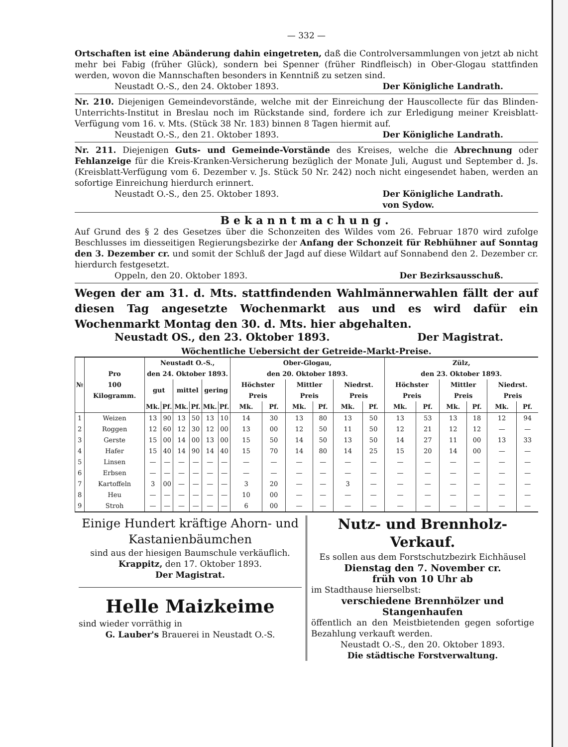— 332 —
Ortschaften ist eine Abänderung dahin eingetreten, daß die Controlversammlungen von jetzt ab nicht mehr bei Fabig (früher Glück), sondern bei Spenner (früher Rindfleisch) in Ober-Glogau stattfinden werden, wovon die Mannschaften besonders in Kenntniß zu setzen sind.
Neustadt O.-S., den 24. Oktober 1893. Der Königliche Landrath.
Nr. 210. Diejenigen Gemeindevorstände, welche mit der Einreichung der Hauscollecte für das Blinden-Unterrichts-Institut in Breslau noch im Rückstande sind, fordere ich zur Erledigung meiner Kreisblatt-Verfügung vom 16. v. Mts. (Stück 38 Nr. 183) binnen 8 Tagen hiermit auf.
Neustadt O.-S., den 21. Oktober 1893. Der Königliche Landrath.
Nr. 211. Diejenigen Guts- und Gemeinde-Vorstände des Kreises, welche die Abrechnung oder Fehlanzeige für die Kreis-Kranken-Versicherung bezüglich der Monate Juli, August und September d. Js. (Kreisblatt-Verfügung vom 6. Dezember v. Js. Stück 50 Nr. 242) noch nicht eingesendet haben, werden an sofortige Einreichung hierdurch erinnert.
Neustadt O.-S., den 25. Oktober 1893. Der Königliche Landrath.
von Sydow.
Bekanntmachung.
Auf Grund des § 2 des Gesetzes über die Schonzeiten des Wildes vom 26. Februar 1870 wird zufolge Beschlusses im diesseitigen Regierungsbezirke der Anfang der Schonzeit für Rebhühner auf Sonntag den 3. Dezember cr. und somit der Schluß der Jagd auf diese Wildart auf Sonnabend den 2. Dezember cr. hierdurch festgesetzt.
Oppeln, den 20. Oktober 1893. Der Bezirksausschuß.
Wegen der am 31. d. Mts. stattfindenden Wahlmännerwahlen fällt der auf diesen Tag angesetzte Wochenmarkt aus und es wird dafür ein Wochenmarkt Montag den 30. d. Mts. hier abgehalten.
Neustadt OS., den 23. Oktober 1893. Der Magistrat.
Wöchentliche Uebersicht der Getreide-Markt-Preise.
| № | Pro 100 Kilogramm. | Neustadt O.-S., den 24. Oktober 1893. | | | | | | Ober-Glogau, den 20. Oktober 1893. | | | | | | Zülz, den 23. Oktober 1893. | | | | | |
| --- | --- | --- | --- | --- | --- | --- | --- | --- | --- | --- | --- | --- | --- | --- | --- | --- | --- | --- | --- |
| | | gut | | mittel | | gering | | Höchster Preis | | Mittler Preis | | Niedrst. Preis | | Höchster Preis | | Mittler Preis | | Niedrst. Preis | |
| | | Mk. | Pf. | Mk. | Pf. | Mk. | Pf. | Mk. | Pf. | Mk. | Pf. | Mk. | Pf. | Mk. | Pf. | Mk. | Pf. | Mk. | Pf. |
| 1 | Weizen | 13 | 90 | 13 | 50 | 13 | 10 | 14 | 30 | 13 | 80 | 13 | 50 | 13 | 53 | 13 | 18 | 12 | 94 |
| 2 | Roggen | 12 | 60 | 12 | 30 | 12 | 00 | 13 | 00 | 12 | 50 | 11 | 50 | 12 | 21 | 12 | 12 | — | — |
| 3 | Gerste | 15 | 00 | 14 | 00 | 13 | 00 | 15 | 50 | 14 | 50 | 13 | 50 | 14 | 27 | 11 | 00 | 13 | 33 |
| 4 | Hafer | 15 | 40 | 14 | 90 | 14 | 40 | 15 | 70 | 14 | 80 | 14 | 25 | 15 | 20 | 14 | 00 | — | — |
| 5 | Linsen | — | — | — | — | — | — | — | — | — | — | — | — | — | — | — | — | — | — |
| 6 | Erbsen | — | — | — | — | — | — | — | — | — | — | — | — | — | — | — | — | — | — |
| 7 | Kartoffeln | 3 | 00 | — | — | — | — | 3 | 20 | — | — | 3 | — | — | — | — | — | — | — |
| 8 | Heu | — | — | — | — | — | — | 10 | 00 | — | — | — | — | — | — | — | — | — | — |
| 9 | Stroh | — | — | — | — | — | — | 6 | 00 | — | — | — | — | — | — | — | — | — | — |
Einige Hundert kräftige Ahorn- und Kastanienbäumchen
sind aus der hiesigen Baumschule verkäuflich.
Krappitz, den 17. Oktober 1893.
Der Magistrat.
Helle Maizkeime
sind wieder vorräthig in
G. Lauber's Brauerei in Neustadt O.-S.
Nutz- und Brennholz-Verkauf.
Es sollen aus dem Forstschutzbezirk Eichhäusel
Dienstag den 7. November cr.
früh von 10 Uhr ab
im Stadthause hierselbst:
verschiedene Brennhölzer und Stangenhaufen
öffentlich an den Meistbietenden gegen sofortige Bezahlung verkauft werden.
Neustadt O.-S., den 20. Oktober 1893.
Die städtische Forstverwaltung.